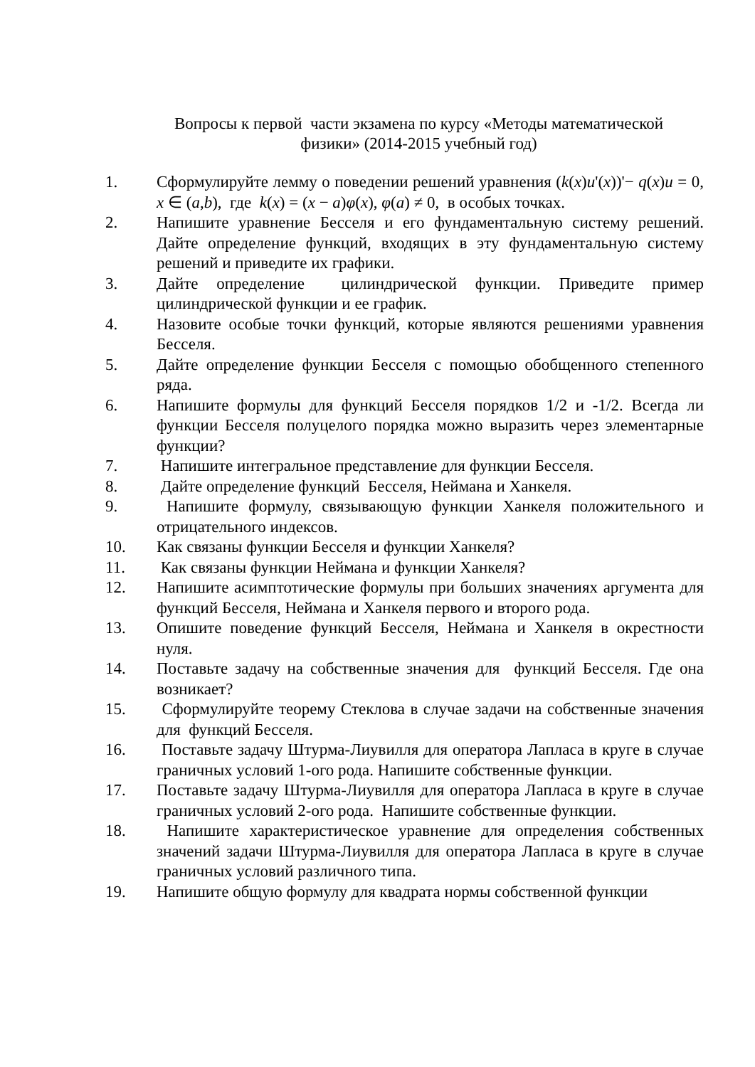Вопросы к первой части экзамена по курсу «Методы математической
физики» (2014-2015 учебный год)
1. Сформулируйте лемму о поведении решений уравнения (k(x)u'(x))'− q(x)u = 0, x ∈ (a,b), где k(x) = (x − a)φ(x), φ(a) ≠ 0, в особых точках.
2. Напишите уравнение Бесселя и его фундаментальную систему решений. Дайте определение функций, входящих в эту фундаментальную систему решений и приведите их графики.
3. Дайте определение цилиндрической функции. Приведите пример цилиндрической функции и ее график.
4. Назовите особые точки функций, которые являются решениями уравнения Бесселя.
5. Дайте определение функции Бесселя с помощью обобщенного степенного ряда.
6. Напишите формулы для функций Бесселя порядков 1/2 и -1/2. Всегда ли функции Бесселя полуцелого порядка можно выразить через элементарные функции?
7. Напишите интегральное представление для функции Бесселя.
8. Дайте определение функций Бесселя, Неймана и Ханкеля.
9. Напишите формулу, связывающую функции Ханкеля положительного и отрицательного индексов.
10. Как связаны функции Бесселя и функции Ханкеля?
11. Как связаны функции Неймана и функции Ханкеля?
12. Напишите асимптотические формулы при больших значениях аргумента для функций Бесселя, Неймана и Ханкеля первого и второго рода.
13. Опишите поведение функций Бесселя, Неймана и Ханкеля в окрестности нуля.
14. Поставьте задачу на собственные значения для функций Бесселя. Где она возникает?
15. Сформулируйте теорему Стеклова в случае задачи на собственные значения для функций Бесселя.
16. Поставьте задачу Штурма-Лиувилля для оператора Лапласа в круге в случае граничных условий 1-ого рода. Напишите собственные функции.
17. Поставьте задачу Штурма-Лиувилля для оператора Лапласа в круге в случае граничных условий 2-ого рода. Напишите собственные функции.
18. Напишите характеристическое уравнение для определения собственных значений задачи Штурма-Лиувилля для оператора Лапласа в круге в случае граничных условий различного типа.
19. Напишите общую формулу для квадрата нормы собственной функции